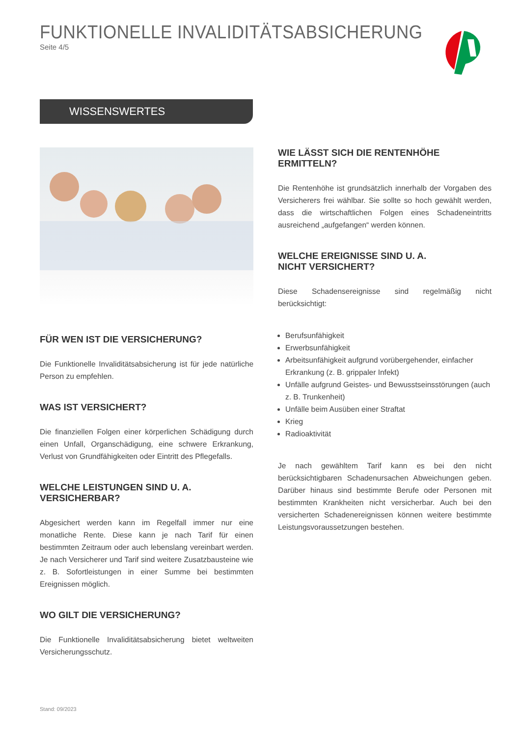FUNKTIONELLE INVALIDITÄTSABSICHERUNG
Seite 4/5
WISSENSWERTES
FÜR WEN IST DIE VERSICHERUNG?
Die Funktionelle Invaliditätsabsicherung ist für jede natürliche Person zu empfehlen.
WAS IST VERSICHERT?
Die finanziellen Folgen einer körperlichen Schädigung durch einen Unfall, Organschädigung, eine schwere Erkrankung, Verlust von Grundfähigkeiten oder Eintritt des Pflegefalls.
WELCHE LEISTUNGEN SIND U. A. VERSICHERBAR?
Abgesichert werden kann im Regelfall immer nur eine monatliche Rente. Diese kann je nach Tarif für einen bestimmten Zeitraum oder auch lebenslang vereinbart werden. Je nach Versicherer und Tarif sind weitere Zusatzbausteine wie z. B. Sofortleistungen in einer Summe bei bestimmten Ereignissen möglich.
WO GILT DIE VERSICHERUNG?
Die Funktionelle Invaliditätsabsicherung bietet weltweiten Versicherungsschutz.
WIE LÄSST SICH DIE RENTENHÖHE ERMITTELN?
Die Rentenhöhe ist grundsätzlich innerhalb der Vorgaben des Versicherers frei wählbar. Sie sollte so hoch gewählt werden, dass die wirtschaftlichen Folgen eines Schadeneintritts ausreichend „aufgefangen“ werden können.
WELCHE EREIGNISSE SIND U. A.
NICHT VERSICHERT?
Diese Schadensereignisse sind regelmäßig nicht berücksichtigt:
Berufsunfähigkeit
Erwerbsunfähigkeit
Arbeitsunfähigkeit aufgrund vorübergehender, einfacher Erkrankung (z. B. grippaler Infekt)
Unfälle aufgrund Geistes- und Bewusstseinsstörungen (auch z. B. Trunkenheit)
Unfälle beim Ausüben einer Straftat
Krieg
Radioaktivität
Je nach gewähltem Tarif kann es bei den nicht berücksichtigbaren Schadenursachen Abweichungen geben. Darüber hinaus sind bestimmte Berufe oder Personen mit bestimmten Krankheiten nicht versicherbar. Auch bei den versicherten Schadenereignissen können weitere bestimmte Leistungsvoraussetzungen bestehen.
Stand: 09/2023